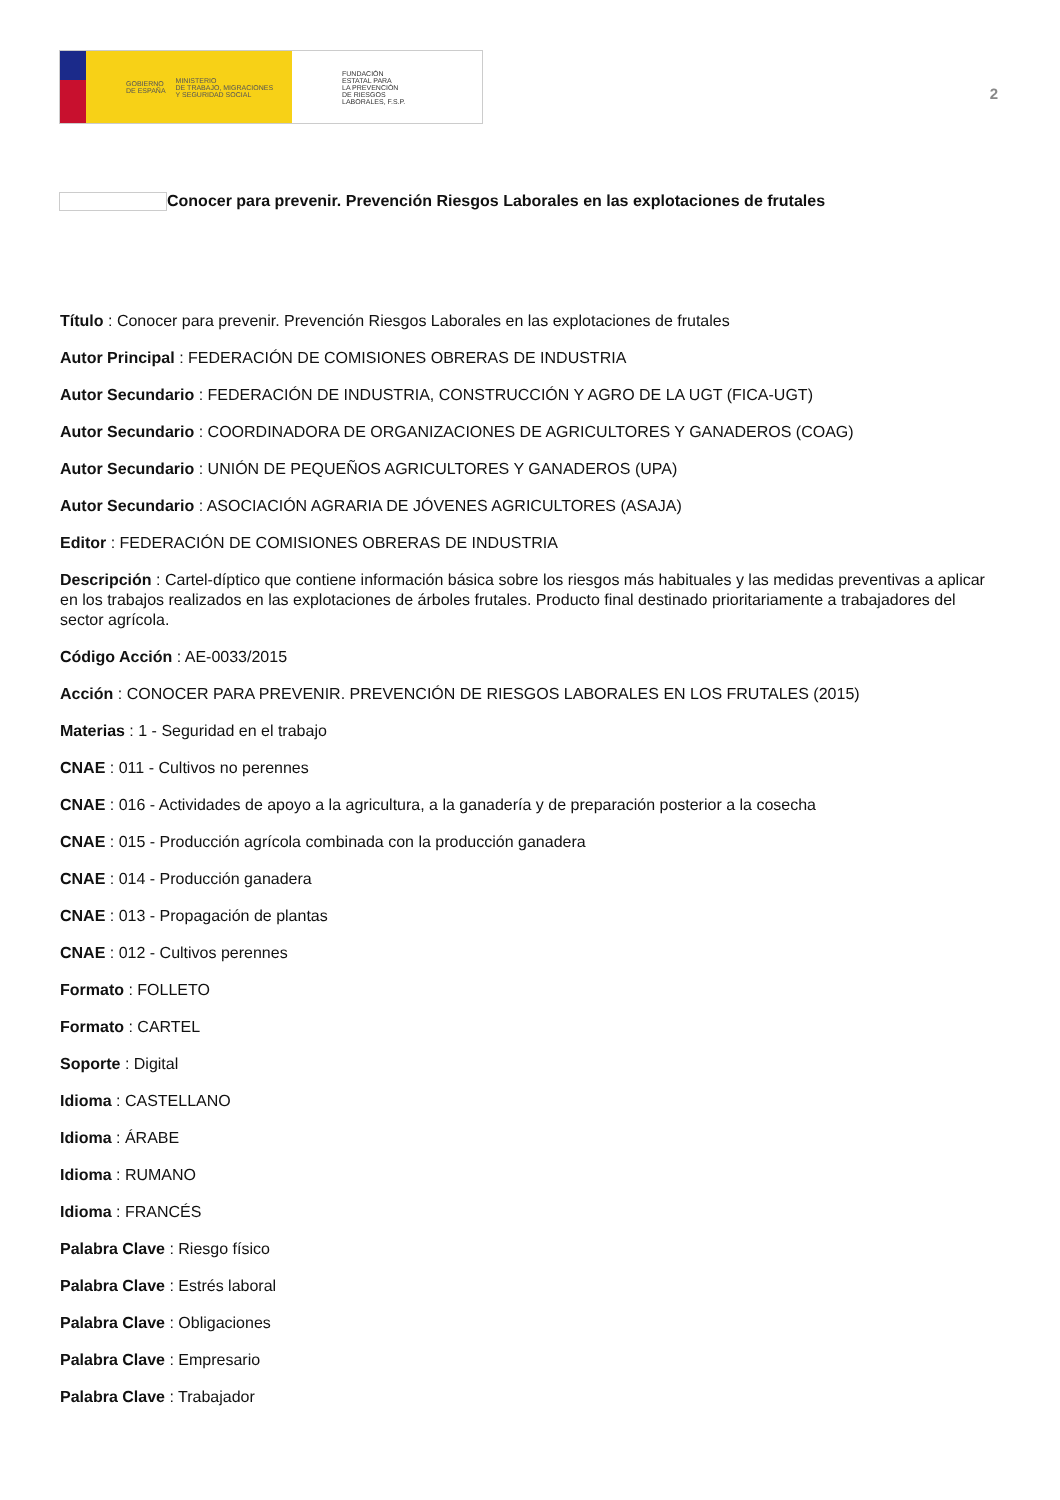GOBIERNO
DE ESPAÑA MINISTERIO
DE TRABAJO, MIGRACIONES
Y SEGURIDAD SOCIAL
FUNDACIÓN
ESTATAL PARA
LA PREVENCIÓN
DE RIESGOS
LABORALES, F.S.P.
2
Conocer para prevenir. Prevención Riesgos Laborales en las explotaciones de frutales
Título : Conocer para prevenir. Prevención Riesgos Laborales en las explotaciones de frutales
Autor Principal : FEDERACIÓN DE COMISIONES OBRERAS DE INDUSTRIA
Autor Secundario : FEDERACIÓN DE INDUSTRIA, CONSTRUCCIÓN Y AGRO DE LA UGT (FICA-UGT)
Autor Secundario : COORDINADORA DE ORGANIZACIONES DE AGRICULTORES Y GANADEROS (COAG)
Autor Secundario : UNIÓN DE PEQUEÑOS AGRICULTORES Y GANADEROS (UPA)
Autor Secundario : ASOCIACIÓN AGRARIA DE JÓVENES AGRICULTORES (ASAJA)
Editor : FEDERACIÓN DE COMISIONES OBRERAS DE INDUSTRIA
Descripción : Cartel-díptico que contiene información básica sobre los riesgos más habituales y las medidas preventivas a aplicar en los trabajos realizados en las explotaciones de árboles frutales. Producto final destinado prioritariamente a trabajadores del sector agrícola.
Código Acción : AE-0033/2015
Acción : CONOCER PARA PREVENIR. PREVENCIÓN DE RIESGOS LABORALES EN LOS FRUTALES (2015)
Materias : 1 - Seguridad en el trabajo
CNAE : 011 - Cultivos no perennes
CNAE : 016 - Actividades de apoyo a la agricultura, a la ganadería y de preparación posterior a la cosecha
CNAE : 015 - Producción agrícola combinada con la producción ganadera
CNAE : 014 - Producción ganadera
CNAE : 013 - Propagación de plantas
CNAE : 012 - Cultivos perennes
Formato : FOLLETO
Formato : CARTEL
Soporte : Digital
Idioma : CASTELLANO
Idioma : ÁRABE
Idioma : RUMANO
Idioma : FRANCÉS
Palabra Clave : Riesgo físico
Palabra Clave : Estrés laboral
Palabra Clave : Obligaciones
Palabra Clave : Empresario
Palabra Clave : Trabajador